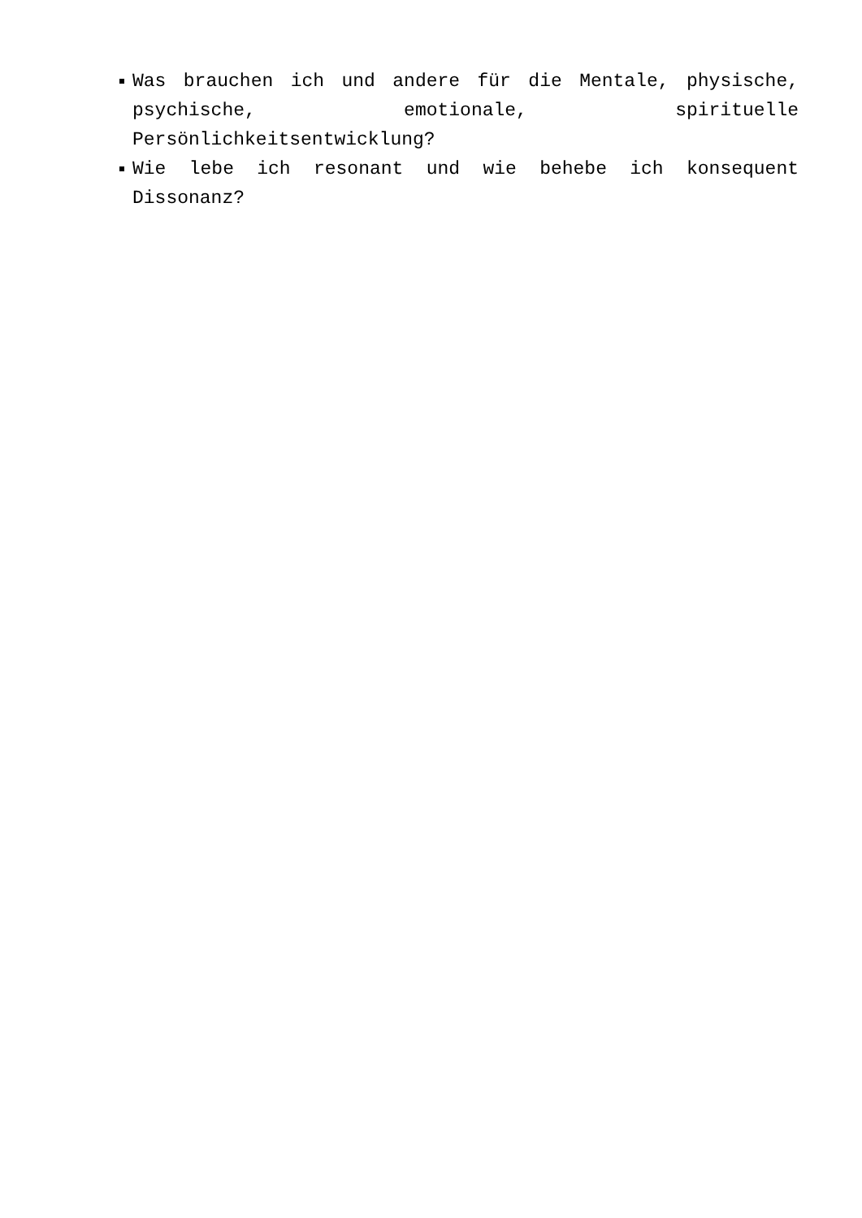Was brauchen ich und andere für die Mentale, physische, psychische, emotionale, spirituelle Persönlichkeitsentwicklung?
Wie lebe ich resonant und wie behebe ich konsequent Dissonanz?